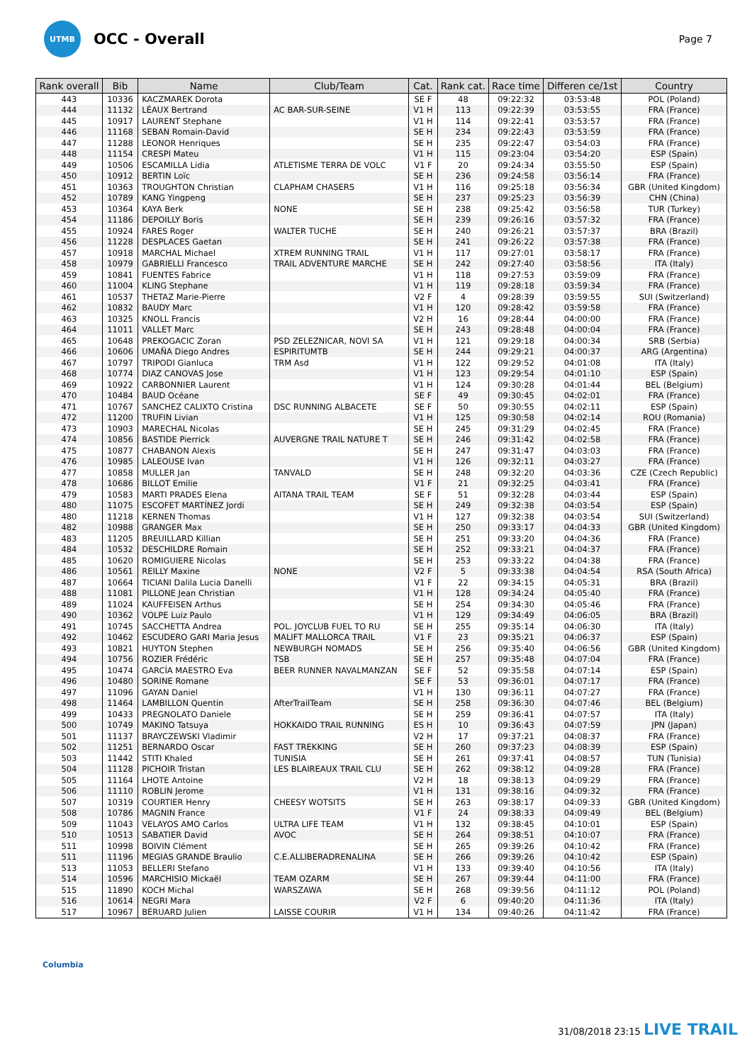UTMB
OCC - Overall
Page 7
| Rank overall | Bib | Name | Club/Team | Cat. | Rank cat. | Race time | Differen ce/1st | Country |
| --- | --- | --- | --- | --- | --- | --- | --- | --- |
| 443 | 10336 | KACZMAREK Dorota | | SE F | 48 | 09:22:32 | 03:53:48 | POL (Poland) |
| 444 | 11132 | LÉAUX Bertrand | AC BAR-SUR-SEINE | V1 H | 113 | 09:22:39 | 03:53:55 | FRA (France) |
| 445 | 10917 | LAURENT Stephane | | V1 H | 114 | 09:22:41 | 03:53:57 | FRA (France) |
| 446 | 11168 | SEBAN Romain-David | | SE H | 234 | 09:22:43 | 03:53:59 | FRA (France) |
| 447 | 11288 | LEONOR Henriques | | SE H | 235 | 09:22:47 | 03:54:03 | FRA (France) |
| 448 | 11154 | CRESPI Mateu | | V1 H | 115 | 09:23:04 | 03:54:20 | ESP (Spain) |
| 449 | 10506 | ESCAMILLA Lidia | ATLETISME TERRA DE VOLC | V1 F | 20 | 09:24:34 | 03:55:50 | ESP (Spain) |
| 450 | 10912 | BERTIN Loïc | | SE H | 236 | 09:24:58 | 03:56:14 | FRA (France) |
| 451 | 10363 | TROUGHTON Christian | CLAPHAM CHASERS | V1 H | 116 | 09:25:18 | 03:56:34 | GBR (United Kingdom) |
| 452 | 10789 | KANG Yingpeng | | SE H | 237 | 09:25:23 | 03:56:39 | CHN (China) |
| 453 | 10364 | KAYA Berk | NONE | SE H | 238 | 09:25:42 | 03:56:58 | TUR (Turkey) |
| 454 | 11186 | DEPOILLY Boris | | SE H | 239 | 09:26:16 | 03:57:32 | FRA (France) |
| 455 | 10924 | FARES Roger | WALTER TUCHE | SE H | 240 | 09:26:21 | 03:57:37 | BRA (Brazil) |
| 456 | 11228 | DESPLACES Gaetan | | SE H | 241 | 09:26:22 | 03:57:38 | FRA (France) |
| 457 | 10918 | MARCHAL Michael | XTREM RUNNING TRAIL | V1 H | 117 | 09:27:01 | 03:58:17 | FRA (France) |
| 458 | 10979 | GABRIELLI Francesco | TRAIL ADVENTURE MARCHE | SE H | 242 | 09:27:40 | 03:58:56 | ITA (Italy) |
| 459 | 10841 | FUENTES Fabrice | | V1 H | 118 | 09:27:53 | 03:59:09 | FRA (France) |
| 460 | 11004 | KLING Stephane | | V1 H | 119 | 09:28:18 | 03:59:34 | FRA (France) |
| 461 | 10537 | THETAZ Marie-Pierre | | V2 F | 4 | 09:28:39 | 03:59:55 | SUI (Switzerland) |
| 462 | 10832 | BAUDY Marc | | V1 H | 120 | 09:28:42 | 03:59:58 | FRA (France) |
| 463 | 10325 | KNOLL Francis | | V2 H | 16 | 09:28:44 | 04:00:00 | FRA (France) |
| 464 | 11011 | VALLET Marc | | SE H | 243 | 09:28:48 | 04:00:04 | FRA (France) |
| 465 | 10648 | PREKOGACIC Zoran | PSD ZELEZNICAR, NOVI SA | V1 H | 121 | 09:29:18 | 04:00:34 | SRB (Serbia) |
| 466 | 10606 | UMAÑA Diego Andres | ESPIRITUMTB | SE H | 244 | 09:29:21 | 04:00:37 | ARG (Argentina) |
| 467 | 10797 | TRIPODI Gianluca | TRM Asd | V1 H | 122 | 09:29:52 | 04:01:08 | ITA (Italy) |
| 468 | 10774 | DIAZ CANOVAS Jose | | V1 H | 123 | 09:29:54 | 04:01:10 | ESP (Spain) |
| 469 | 10922 | CARBONNIER Laurent | | V1 H | 124 | 09:30:28 | 04:01:44 | BEL (Belgium) |
| 470 | 10484 | BAUD Océane | | SE F | 49 | 09:30:45 | 04:02:01 | FRA (France) |
| 471 | 10767 | SANCHEZ CALIXTO Cristina | DSC RUNNING ALBACETE | SE F | 50 | 09:30:55 | 04:02:11 | ESP (Spain) |
| 472 | 11200 | TRUFIN Livian | | V1 H | 125 | 09:30:58 | 04:02:14 | ROU (Romania) |
| 473 | 10903 | MARECHAL Nicolas | | SE H | 245 | 09:31:29 | 04:02:45 | FRA (France) |
| 474 | 10856 | BASTIDE Pierrick | AUVERGNE TRAIL NATURE T | SE H | 246 | 09:31:42 | 04:02:58 | FRA (France) |
| 475 | 10877 | CHABANON Alexis | | SE H | 247 | 09:31:47 | 04:03:03 | FRA (France) |
| 476 | 10985 | LALEOUSE Ivan | | V1 H | 126 | 09:32:11 | 04:03:27 | FRA (France) |
| 477 | 10858 | MULLER Jan | TANVALD | SE H | 248 | 09:32:20 | 04:03:36 | CZE (Czech Republic) |
| 478 | 10686 | BILLOT Emilie | | V1 F | 21 | 09:32:25 | 04:03:41 | FRA (France) |
| 479 | 10583 | MARTI PRADES Elena | AITANA TRAIL TEAM | SE F | 51 | 09:32:28 | 04:03:44 | ESP (Spain) |
| 480 | 11075 | ESCOFET MARTÍNEZ Jordi | | SE H | 249 | 09:32:38 | 04:03:54 | ESP (Spain) |
| 480 | 11218 | KERNEN Thomas | | V1 H | 127 | 09:32:38 | 04:03:54 | SUI (Switzerland) |
| 482 | 10988 | GRANGER Max | | SE H | 250 | 09:33:17 | 04:04:33 | GBR (United Kingdom) |
| 483 | 11205 | BREUILLARD Killian | | SE H | 251 | 09:33:20 | 04:04:36 | FRA (France) |
| 484 | 10532 | DESCHILDRE Romain | | SE H | 252 | 09:33:21 | 04:04:37 | FRA (France) |
| 485 | 10620 | ROMIGUIERE Nicolas | | SE H | 253 | 09:33:22 | 04:04:38 | FRA (France) |
| 486 | 10561 | REILLY Maxine | NONE | V2 F | 5 | 09:33:38 | 04:04:54 | RSA (South Africa) |
| 487 | 10664 | TICIANI Dalila Lucia Danelli | | V1 F | 22 | 09:34:15 | 04:05:31 | BRA (Brazil) |
| 488 | 11081 | PILLONE Jean Christian | | V1 H | 128 | 09:34:24 | 04:05:40 | FRA (France) |
| 489 | 11024 | KAUFFEISEN Arthus | | SE H | 254 | 09:34:30 | 04:05:46 | FRA (France) |
| 490 | 10362 | VOLPE Luiz Paulo | | V1 H | 129 | 09:34:49 | 04:06:05 | BRA (Brazil) |
| 491 | 10745 | SACCHETTA Andrea | POL. JOYCLUB FUEL TO RU | SE H | 255 | 09:35:14 | 04:06:30 | ITA (Italy) |
| 492 | 10462 | ESCUDERO GARI Maria Jesus | MALIFT MALLORCA TRAIL | V1 F | 23 | 09:35:21 | 04:06:37 | ESP (Spain) |
| 493 | 10821 | HUYTON Stephen | NEWBURGH NOMADS | SE H | 256 | 09:35:40 | 04:06:56 | GBR (United Kingdom) |
| 494 | 10756 | ROZIER Frédéric | TSB | SE H | 257 | 09:35:48 | 04:07:04 | FRA (France) |
| 495 | 10474 | GARCÍA MAESTRO Eva | BEER RUNNER NAVALMANZAN | SE F | 52 | 09:35:58 | 04:07:14 | ESP (Spain) |
| 496 | 10480 | SORINE Romane | | SE F | 53 | 09:36:01 | 04:07:17 | FRA (France) |
| 497 | 11096 | GAYAN Daniel | | V1 H | 130 | 09:36:11 | 04:07:27 | FRA (France) |
| 498 | 11464 | LAMBILLON Quentin | AfterTrailTeam | SE H | 258 | 09:36:30 | 04:07:46 | BEL (Belgium) |
| 499 | 10433 | PREGNOLATO Daniele | | SE H | 259 | 09:36:41 | 04:07:57 | ITA (Italy) |
| 500 | 10749 | MAKINO Tatsuya | HOKKAIDO TRAIL RUNNING | ES H | 10 | 09:36:43 | 04:07:59 | JPN (Japan) |
| 501 | 11137 | BRAYCZEWSKI Vladimir | | V2 H | 17 | 09:37:21 | 04:08:37 | FRA (France) |
| 502 | 11251 | BERNARDO Oscar | FAST TREKKING | SE H | 260 | 09:37:23 | 04:08:39 | ESP (Spain) |
| 503 | 11442 | STITI Khaled | TUNISIA | SE H | 261 | 09:37:41 | 04:08:57 | TUN (Tunisia) |
| 504 | 11128 | PICHOIR Tristan | LES BLAIREAUX TRAIL CLU | SE H | 262 | 09:38:12 | 04:09:28 | FRA (France) |
| 505 | 11164 | LHOTE Antoine | | V2 H | 18 | 09:38:13 | 04:09:29 | FRA (France) |
| 506 | 11110 | ROBLIN Jerome | | V1 H | 131 | 09:38:16 | 04:09:32 | FRA (France) |
| 507 | 10319 | COURTIER Henry | CHEESY WOTSITS | SE H | 263 | 09:38:17 | 04:09:33 | GBR (United Kingdom) |
| 508 | 10786 | MAGNIN France | | V1 F | 24 | 09:38:33 | 04:09:49 | BEL (Belgium) |
| 509 | 11043 | VELAYOS AMO Carlos | ULTRA LIFE TEAM | V1 H | 132 | 09:38:45 | 04:10:01 | ESP (Spain) |
| 510 | 10513 | SABATIER David | AVOC | SE H | 264 | 09:38:51 | 04:10:07 | FRA (France) |
| 511 | 10998 | BOIVIN Clément | | SE H | 265 | 09:39:26 | 04:10:42 | FRA (France) |
| 511 | 11196 | MEGIAS GRANDE Braulio | C.E.ALLIBERADRENALINA | SE H | 266 | 09:39:26 | 04:10:42 | ESP (Spain) |
| 513 | 11053 | BELLERI Stefano | | V1 H | 133 | 09:39:40 | 04:10:56 | ITA (Italy) |
| 514 | 10596 | MARCHISIO Mickaël | TEAM OZARM | SE H | 267 | 09:39:44 | 04:11:00 | FRA (France) |
| 515 | 11890 | KOCH Michal | WARSZAWA | SE H | 268 | 09:39:56 | 04:11:12 | POL (Poland) |
| 516 | 10614 | NEGRI Mara | | V2 F | 6 | 09:40:20 | 04:11:36 | ITA (Italy) |
| 517 | 10967 | BÉRUARD Julien | LAISSE COURIR | V1 H | 134 | 09:40:26 | 04:11:42 | FRA (France) |
Columbia
31/08/2018 23:15 LIVE TRAIL